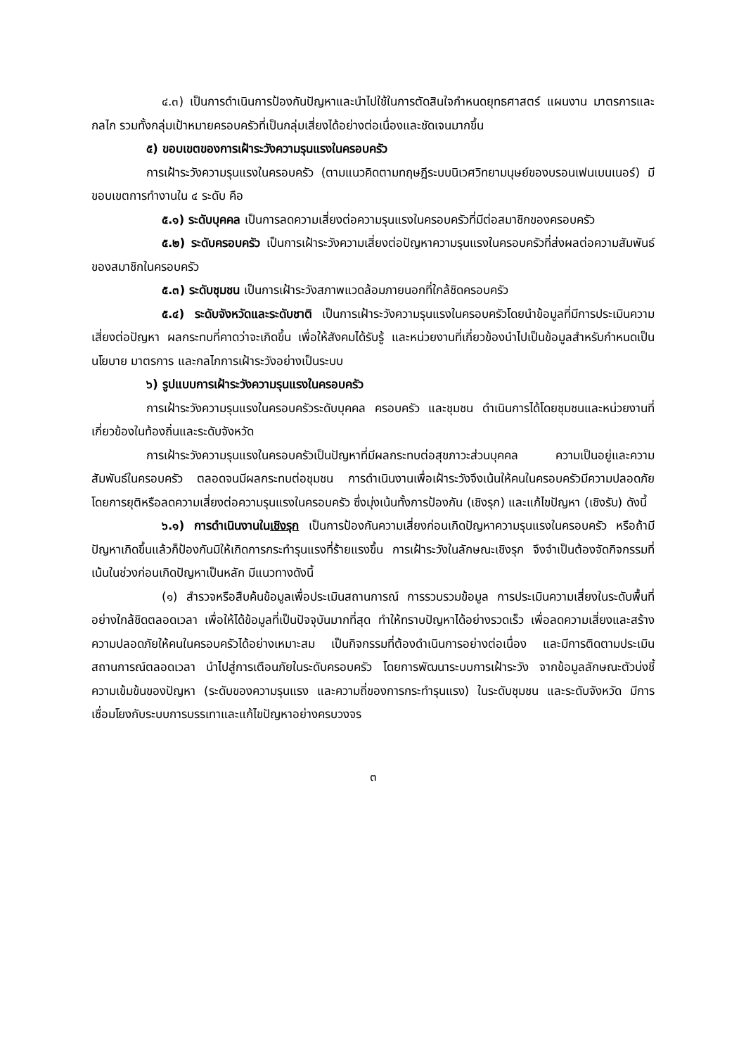๔.๓) เป็นการดำเนินการป้องกันปัญหาและนำไปใช้ในการตัดสินใจกำหนดยุทธศาสตร์ แผนงาน มาตรการและกลไก รวมทั้งกลุ่มเป้าหมายครอบครัวที่เป็นกลุ่มเสี่ยงได้อย่างต่อเนื่องและชัดเจนมากขึ้น
๕) ขอบเขตของการเฝ้าระวังความรุนแรงในครอบครัว
การเฝ้าระวังความรุนแรงในครอบครัว (ตามแนวคิดตามทฤษฎีระบบนิเวศวิทยามนุษย์ของบรอนเฟนเบนเนอร์) มีขอบเขตการทำงานใน ๔ ระดับ คือ
๕.๑) ระดับบุคคล เป็นการลดความเสี่ยงต่อความรุนแรงในครอบครัวที่มีต่อสมาชิกของครอบครัว
๕.๒) ระดับครอบครัว เป็นการเฝ้าระวังความเสี่ยงต่อปัญหาความรุนแรงในครอบครัวที่ส่งผลต่อความสัมพันธ์ของสมาชิกในครอบครัว
๕.๓) ระดับชุมชน เป็นการเฝ้าระวังสภาพแวดล้อมภายนอกที่ใกล้ชิดครอบครัว
๕.๔) ระดับจังหวัดและระดับชาติ เป็นการเฝ้าระวังความรุนแรงในครอบครัวโดยนำข้อมูลที่มีการประเมินความเสี่ยงต่อปัญหา ผลกระทบที่คาดว่าจะเกิดขึ้น เพื่อให้สังคมได้รับรู้ และหน่วยงานที่เกี่ยวข้องนำไปเป็นข้อมูลสำหรับกำหนดเป็นนโยบาย มาตรการ และกลไกการเฝ้าระวังอย่างเป็นระบบ
๖) รูปแบบการเฝ้าระวังความรุนแรงในครอบครัว
การเฝ้าระวังความรุนแรงในครอบครัวระดับบุคคล ครอบครัว และชุมชน ดำเนินการได้โดยชุมชนและหน่วยงานที่เกี่ยวข้องในท้องถิ่นและระดับจังหวัด
การเฝ้าระวังความรุนแรงในครอบครัวเป็นปัญหาที่มีผลกระทบต่อสุขภาวะส่วนบุคคล ความเป็นอยู่และความสัมพันธ์ในครอบครัว ตลอดจนมีผลกระทบต่อชุมชน การดำเนินงานเพื่อเฝ้าระวังจึงเน้นให้คนในครอบครัวมีความปลอดภัย โดยการยุติหรือลดความเสี่ยงต่อความรุนแรงในครอบครัว ซึ่งมุ่งเน้นทั้งการป้องกัน (เชิงรุก) และแก้ไขปัญหา (เชิงรับ) ดังนี้
๖.๑) การดำเนินงานในเชิงรุก เป็นการป้องกันความเสี่ยงก่อนเกิดปัญหาความรุนแรงในครอบครัว หรือถ้ามีปัญหาเกิดขึ้นแล้วก็ป้องกันมิให้เกิดการกระทำรุนแรงที่ร้ายแรงขึ้น การเฝ้าระวังในลักษณะเชิงรุก จึงจำเป็นต้องจัดกิจกรรมที่เน้นในช่วงก่อนเกิดปัญหาเป็นหลัก มีแนวทางดังนี้
(๑) สำรวจหรือสืบค้นข้อมูลเพื่อประเมินสถานการณ์ การรวบรวมข้อมูล การประเมินความเสี่ยงในระดับพื้นที่อย่างใกล้ชิดตลอดเวลา เพื่อให้ได้ข้อมูลที่เป็นปัจจุบันมากที่สุด ทำให้ทราบปัญหาได้อย่างรวดเร็ว เพื่อลดความเสี่ยงและสร้างความปลอดภัยให้คนในครอบครัวได้อย่างเหมาะสม เป็นกิจกรรมที่ต้องดำเนินการอย่างต่อเนื่อง และมีการติดตามประเมินสถานการณ์ตลอดเวลา นำไปสู่การเตือนภัยในระดับครอบครัว โดยการพัฒนาระบบการเฝ้าระวัง จากข้อมูลลักษณะตัวบ่งชี้ความเข้มข้นของปัญหา (ระดับของความรุนแรง และความถี่ของการกระทำรุนแรง) ในระดับชุมชน และระดับจังหวัด มีการเชื่อมโยงกับระบบการบรรเทาและแก้ไขปัญหาอย่างครบวงจร
๓